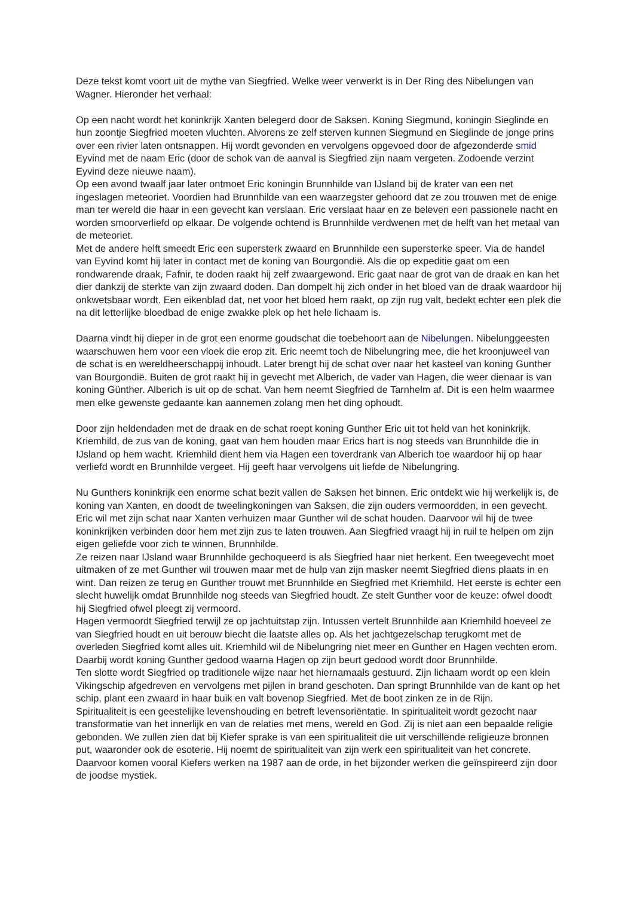Deze tekst komt voort uit de mythe van Siegfried. Welke weer verwerkt is in Der Ring des Nibelungen van Wagner. Hieronder het verhaal:
Op een nacht wordt het koninkrijk Xanten belegerd door de Saksen. Koning Siegmund, koningin Sieglinde en hun zoontje Siegfried moeten vluchten. Alvorens ze zelf sterven kunnen Siegmund en Sieglinde de jonge prins over een rivier laten ontsnappen. Hij wordt gevonden en vervolgens opgevoed door de afgezonderde smid Eyvind met de naam Eric (door de schok van de aanval is Siegfried zijn naam vergeten. Zodoende verzint Eyvind deze nieuwe naam).
Op een avond twaalf jaar later ontmoet Eric koningin Brunnhilde van IJsland bij de krater van een net ingeslagen meteoriet. Voordien had Brunnhilde van een waarzegster gehoord dat ze zou trouwen met de enige man ter wereld die haar in een gevecht kan verslaan. Eric verslaat haar en ze beleven een passionele nacht en worden smoorverliefd op elkaar. De volgende ochtend is Brunnhilde verdwenen met de helft van het metaal van de meteoriet.
Met de andere helft smeedt Eric een supersterk zwaard en Brunnhilde een supersterke speer. Via de handel van Eyvind komt hij later in contact met de koning van Bourgondië. Als die op expeditie gaat om een rondwarende draak, Fafnir, te doden raakt hij zelf zwaargewond. Eric gaat naar de grot van de draak en kan het dier dankzij de sterkte van zijn zwaard doden. Dan dompelt hij zich onder in het bloed van de draak waardoor hij onkwetsbaar wordt. Een eikenblad dat, net voor het bloed hem raakt, op zijn rug valt, bedekt echter een plek die na dit letterlijke bloedbad de enige zwakke plek op het hele lichaam is.
Daarna vindt hij dieper in de grot een enorme goudschat die toebehoort aan de Nibelungen. Nibelunggeesten waarschuwen hem voor een vloek die erop zit. Eric neemt toch de Nibelungring mee, die het kroonjuweel van de schat is en wereldheerschappij inhoudt. Later brengt hij de schat over naar het kasteel van koning Gunther van Bourgondië. Buiten de grot raakt hij in gevecht met Alberich, de vader van Hagen, die weer dienaar is van koning Günther. Alberich is uit op de schat. Van hem neemt Siegfried de Tarnhelm af. Dit is een helm waarmee men elke gewenste gedaante kan aannemen zolang men het ding ophoudt.
Door zijn heldendaden met de draak en de schat roept koning Gunther Eric uit tot held van het koninkrijk. Kriemhild, de zus van de koning, gaat van hem houden maar Erics hart is nog steeds van Brunnhilde die in IJsland op hem wacht. Kriemhild dient hem via Hagen een toverdrank van Alberich toe waardoor hij op haar verliefd wordt en Brunnhilde vergeet. Hij geeft haar vervolgens uit liefde de Nibelungring.
Nu Gunthers koninkrijk een enorme schat bezit vallen de Saksen het binnen. Eric ontdekt wie hij werkelijk is, de koning van Xanten, en doodt de tweelingkoningen van Saksen, die zijn ouders vermoordden, in een gevecht. Eric wil met zijn schat naar Xanten verhuizen maar Gunther wil de schat houden. Daarvoor wil hij de twee koninkrijken verbinden door hem met zijn zus te laten trouwen. Aan Siegfried vraagt hij in ruil te helpen om zijn eigen geliefde voor zich te winnen, Brunnhilde.
Ze reizen naar IJsland waar Brunnhilde gechoqueerd is als Siegfried haar niet herkent. Een tweegevecht moet uitmaken of ze met Gunther wil trouwen maar met de hulp van zijn masker neemt Siegfried diens plaats in en wint. Dan reizen ze terug en Gunther trouwt met Brunnhilde en Siegfried met Kriemhild. Het eerste is echter een slecht huwelijk omdat Brunnhilde nog steeds van Siegfried houdt. Ze stelt Gunther voor de keuze: ofwel doodt hij Siegfried ofwel pleegt zij vermoord.
Hagen vermoordt Siegfried terwijl ze op jachtuitstap zijn. Intussen vertelt Brunnhilde aan Kriemhild hoeveel ze van Siegfried houdt en uit berouw biecht die laatste alles op. Als het jachtgezelschap terugkomt met de overleden Siegfried komt alles uit. Kriemhild wil de Nibelungring niet meer en Gunther en Hagen vechten erom. Daarbij wordt koning Gunther gedood waarna Hagen op zijn beurt gedood wordt door Brunnhilde.
Ten slotte wordt Siegfried op traditionele wijze naar het hiernamaals gestuurd. Zijn lichaam wordt op een klein Vikingschip afgedreven en vervolgens met pijlen in brand geschoten. Dan springt Brunnhilde van de kant op het schip, plant een zwaard in haar buik en valt bovenop Siegfried. Met de boot zinken ze in de Rijn.
Spiritualiteit is een geestelijke levenshouding en betreft levensoriëntatie. In spiritualiteit wordt gezocht naar transformatie van het innerlijk en van de relaties met mens, wereld en God. Zij is niet aan een bepaalde religie gebonden. We zullen zien dat bij Kiefer sprake is van een spiritualiteit die uit verschillende religieuze bronnen put, waaronder ook de esoterie. Hij noemt de spiritualiteit van zijn werk een spiritualiteit van het concrete. Daarvoor komen vooral Kiefers werken na 1987 aan de orde, in het bijzonder werken die geïnspireerd zijn door de joodse mystiek.